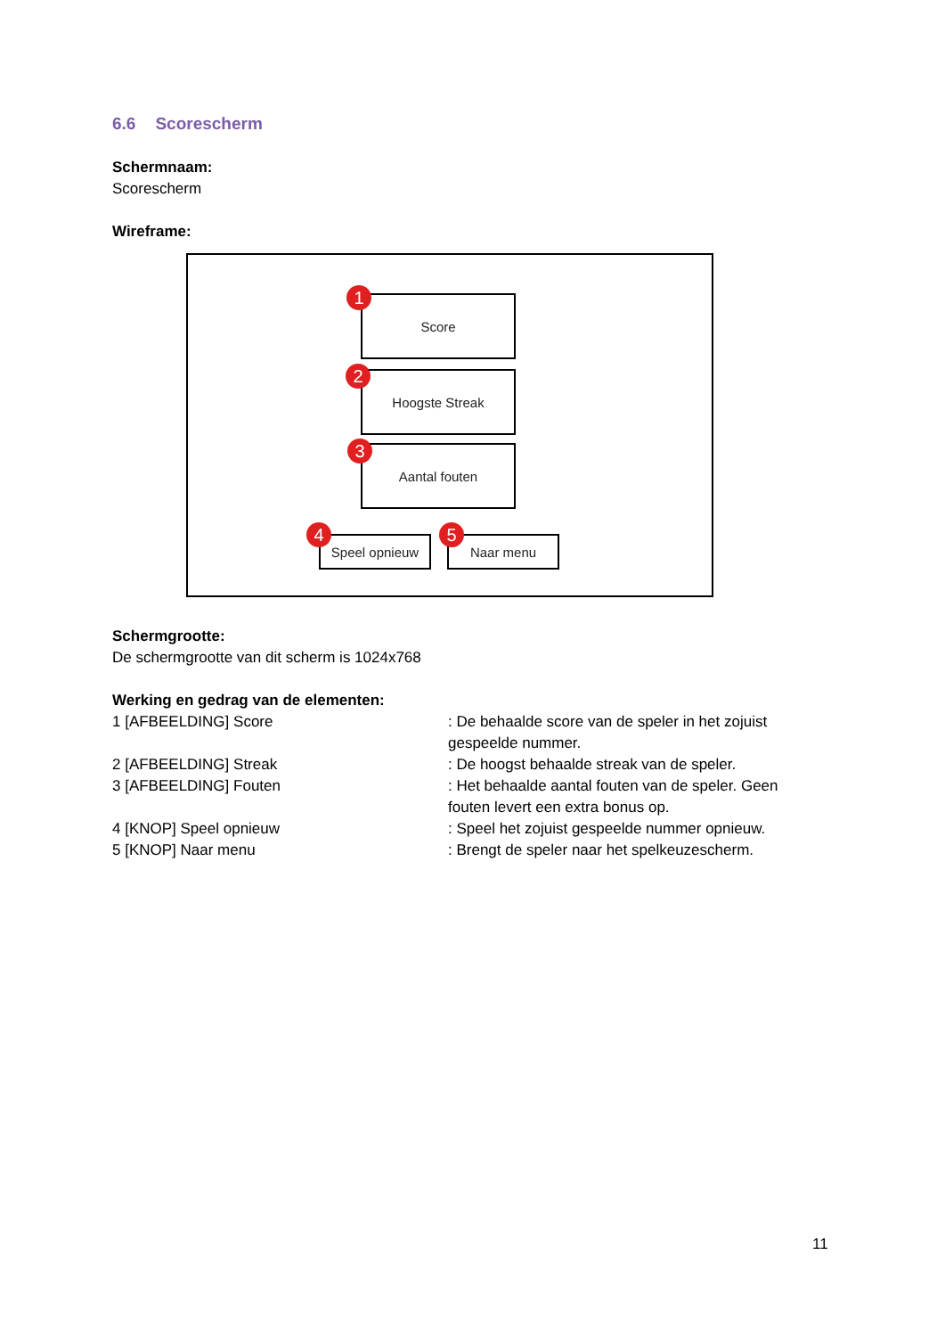6.6 Scorescherm
Schermnaam:
Scorescherm
Wireframe:
Score
1
Hoogste Streak
2
Aantal fouten
3
Speel opnieuw
4 Naar menu
5
Schermgrootte:
De schermgrootte van dit scherm is 1024x768
Werking en gedrag van de elementen:
| 1 [AFBEELDING] Score | : De behaalde score van de speler in het zojuist gespeelde nummer. |
| 2 [AFBEELDING] Streak | : De hoogst behaalde streak van de speler. |
| 3 [AFBEELDING] Fouten | : Het behaalde aantal fouten van de speler. Geen fouten levert een extra bonus op. |
| 4 [KNOP] Speel opnieuw | : Speel het zojuist gespeelde nummer opnieuw. |
| 5 [KNOP] Naar menu | : Brengt de speler naar het spelkeuzescherm. |
11